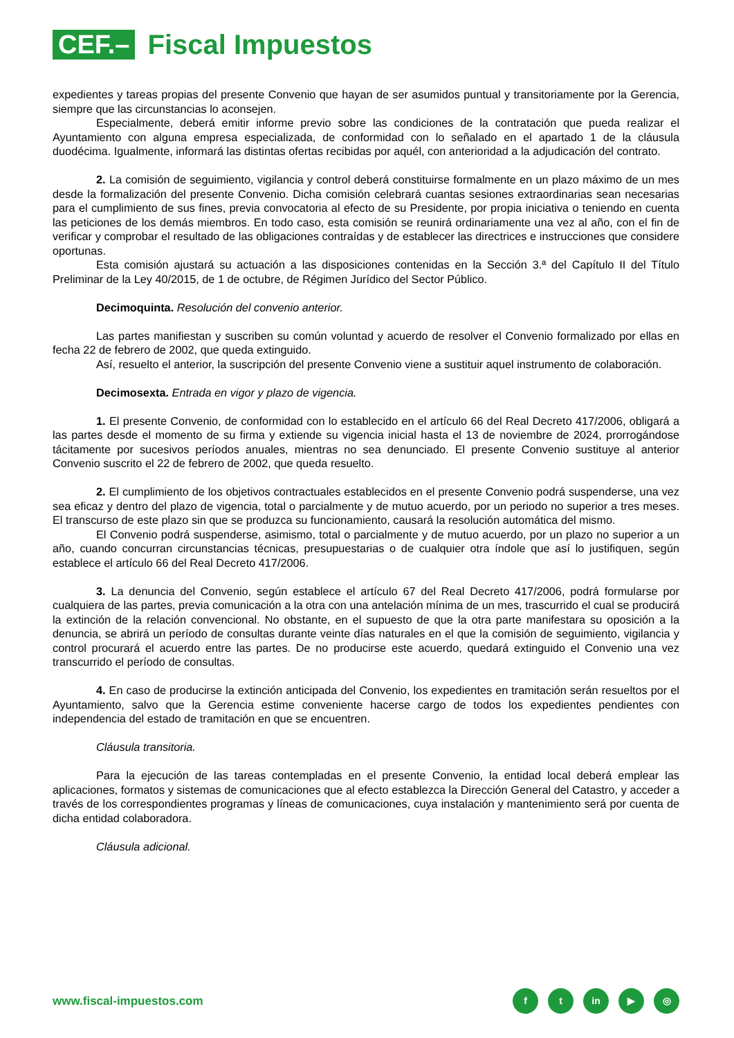CEF.–
Fiscal Impuestos
expedientes y tareas propias del presente Convenio que hayan de ser asumidos puntual y transitoriamente por la Gerencia, siempre que las circunstancias lo aconsejen.
Especialmente, deberá emitir informe previo sobre las condiciones de la contratación que pueda realizar el Ayuntamiento con alguna empresa especializada, de conformidad con lo señalado en el apartado 1 de la cláusula duodécima. Igualmente, informará las distintas ofertas recibidas por aquél, con anterioridad a la adjudicación del contrato.
2. La comisión de seguimiento, vigilancia y control deberá constituirse formalmente en un plazo máximo de un mes desde la formalización del presente Convenio. Dicha comisión celebrará cuantas sesiones extraordinarias sean necesarias para el cumplimiento de sus fines, previa convocatoria al efecto de su Presidente, por propia iniciativa o teniendo en cuenta las peticiones de los demás miembros. En todo caso, esta comisión se reunirá ordinariamente una vez al año, con el fin de verificar y comprobar el resultado de las obligaciones contraídas y de establecer las directrices e instrucciones que considere oportunas.
Esta comisión ajustará su actuación a las disposiciones contenidas en la Sección 3.ª del Capítulo II del Título Preliminar de la Ley 40/2015, de 1 de octubre, de Régimen Jurídico del Sector Público.
Decimoquinta. Resolución del convenio anterior.
Las partes manifiestan y suscriben su común voluntad y acuerdo de resolver el Convenio formalizado por ellas en fecha 22 de febrero de 2002, que queda extinguido.
Así, resuelto el anterior, la suscripción del presente Convenio viene a sustituir aquel instrumento de colaboración.
Decimosexta. Entrada en vigor y plazo de vigencia.
1. El presente Convenio, de conformidad con lo establecido en el artículo 66 del Real Decreto 417/2006, obligará a las partes desde el momento de su firma y extiende su vigencia inicial hasta el 13 de noviembre de 2024, prorrogándose tácitamente por sucesivos períodos anuales, mientras no sea denunciado. El presente Convenio sustituye al anterior Convenio suscrito el 22 de febrero de 2002, que queda resuelto.
2. El cumplimiento de los objetivos contractuales establecidos en el presente Convenio podrá suspenderse, una vez sea eficaz y dentro del plazo de vigencia, total o parcialmente y de mutuo acuerdo, por un periodo no superior a tres meses. El transcurso de este plazo sin que se produzca su funcionamiento, causará la resolución automática del mismo.
El Convenio podrá suspenderse, asimismo, total o parcialmente y de mutuo acuerdo, por un plazo no superior a un año, cuando concurran circunstancias técnicas, presupuestarias o de cualquier otra índole que así lo justifiquen, según establece el artículo 66 del Real Decreto 417/2006.
3. La denuncia del Convenio, según establece el artículo 67 del Real Decreto 417/2006, podrá formularse por cualquiera de las partes, previa comunicación a la otra con una antelación mínima de un mes, trascurrido el cual se producirá la extinción de la relación convencional. No obstante, en el supuesto de que la otra parte manifestara su oposición a la denuncia, se abrirá un período de consultas durante veinte días naturales en el que la comisión de seguimiento, vigilancia y control procurará el acuerdo entre las partes. De no producirse este acuerdo, quedará extinguido el Convenio una vez transcurrido el período de consultas.
4. En caso de producirse la extinción anticipada del Convenio, los expedientes en tramitación serán resueltos por el Ayuntamiento, salvo que la Gerencia estime conveniente hacerse cargo de todos los expedientes pendientes con independencia del estado de tramitación en que se encuentren.
Cláusula transitoria.
Para la ejecución de las tareas contempladas en el presente Convenio, la entidad local deberá emplear las aplicaciones, formatos y sistemas de comunicaciones que al efecto establezca la Dirección General del Catastro, y acceder a través de los correspondientes programas y líneas de comunicaciones, cuya instalación y mantenimiento será por cuenta de dicha entidad colaboradora.
Cláusula adicional.
www.fiscal-impuestos.com
ft in ▶ ◎